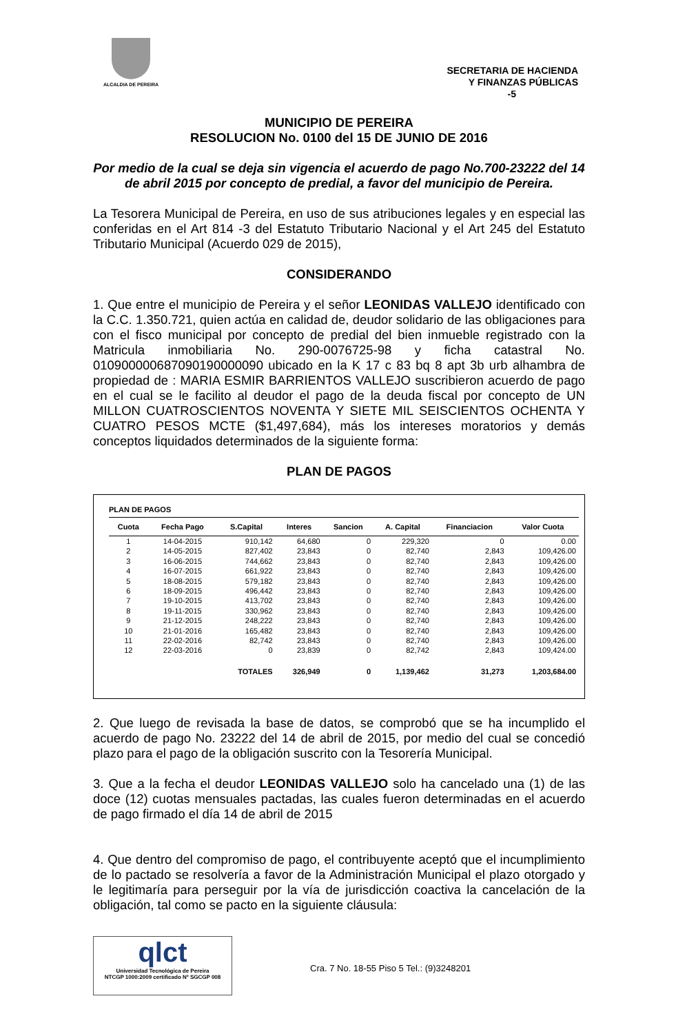ALCALDIA DE PEREIRA
SECRETARIA DE HACIENDA
Y FINANZAS PÚBLICAS
-5
MUNICIPIO DE PEREIRA
RESOLUCION No. 0100 del 15 DE JUNIO DE 2016
Por medio de la cual se deja sin vigencia el acuerdo de pago No.700-23222 del 14 de abril 2015 por concepto de predial, a favor del municipio de Pereira.
La Tesorera Municipal de Pereira, en uso de sus atribuciones legales y en especial las conferidas en el Art 814 -3 del Estatuto Tributario Nacional y el Art 245 del Estatuto Tributario Municipal (Acuerdo 029 de 2015),
CONSIDERANDO
1. Que entre el municipio de Pereira y el señor LEONIDAS VALLEJO identificado con la C.C. 1.350.721, quien actúa en calidad de, deudor solidario de las obligaciones para con el fisco municipal por concepto de predial del bien inmueble registrado con la Matricula inmobiliaria No. 290-0076725-98 y ficha catastral No. 010900000687090190000090 ubicado en la K 17 c 83 bq 8 apt 3b urb alhambra de propiedad de : MARIA ESMIR BARRIENTOS VALLEJO suscribieron acuerdo de pago en el cual se le facilito al deudor el pago de la deuda fiscal por concepto de UN MILLON CUATROSCIENTOS NOVENTA Y SIETE MIL SEISCIENTOS OCHENTA Y CUATRO PESOS MCTE ($1,497,684), más los intereses moratorios y demás conceptos liquidados determinados de la siguiente forma:
PLAN DE PAGOS
PLAN DE PAGOS
| Cuota | Fecha Pago | S.Capital | Interes | Sancion | A. Capital | Financiacion | Valor Cuota |
| --- | --- | --- | --- | --- | --- | --- | --- |
| 1 | 14-04-2015 | 910,142 | 64,680 | 0 | 229,320 | 0 | 0.00 |
| 2 | 14-05-2015 | 827,402 | 23,843 | 0 | 82,740 | 2,843 | 109,426.00 |
| 3 | 16-06-2015 | 744,662 | 23,843 | 0 | 82,740 | 2,843 | 109,426.00 |
| 4 | 16-07-2015 | 661,922 | 23,843 | 0 | 82,740 | 2,843 | 109,426.00 |
| 5 | 18-08-2015 | 579,182 | 23,843 | 0 | 82,740 | 2,843 | 109,426.00 |
| 6 | 18-09-2015 | 496,442 | 23,843 | 0 | 82,740 | 2,843 | 109,426.00 |
| 7 | 19-10-2015 | 413,702 | 23,843 | 0 | 82,740 | 2,843 | 109,426.00 |
| 8 | 19-11-2015 | 330,962 | 23,843 | 0 | 82,740 | 2,843 | 109,426.00 |
| 9 | 21-12-2015 | 248,222 | 23,843 | 0 | 82,740 | 2,843 | 109,426.00 |
| 10 | 21-01-2016 | 165,482 | 23,843 | 0 | 82,740 | 2,843 | 109,426.00 |
| 11 | 22-02-2016 | 82,742 | 23,843 | 0 | 82,740 | 2,843 | 109,426.00 |
| 12 | 22-03-2016 | 0 | 23,839 | 0 | 82,742 | 2,843 | 109,424.00 |
| | | TOTALES | 326,949 | 0 | 1,139,462 | 31,273 | 1,203,684.00 |
2. Que luego de revisada la base de datos, se comprobó que se ha incumplido el acuerdo de pago No. 23222 del 14 de abril de 2015, por medio del cual se concedió plazo para el pago de la obligación suscrito con la Tesorería Municipal.
3. Que a la fecha el deudor LEONIDAS VALLEJO solo ha cancelado una (1) de las doce (12) cuotas mensuales pactadas, las cuales fueron determinadas en el acuerdo de pago firmado el día 14 de abril de 2015
4. Que dentro del compromiso de pago, el contribuyente aceptó que el incumplimiento de lo pactado se resolvería a favor de la Administración Municipal el plazo otorgado y le legitimaría para perseguir por la vía de jurisdicción coactiva la cancelación de la obligación, tal como se pacto en la siguiente cláusula:
qlct
Universidad Tecnológica de Pereira
NTCGP 1000:2009 certificado Nº SGCGP 008
Cra. 7 No. 18-55 Piso 5 Tel.: (9)3248201